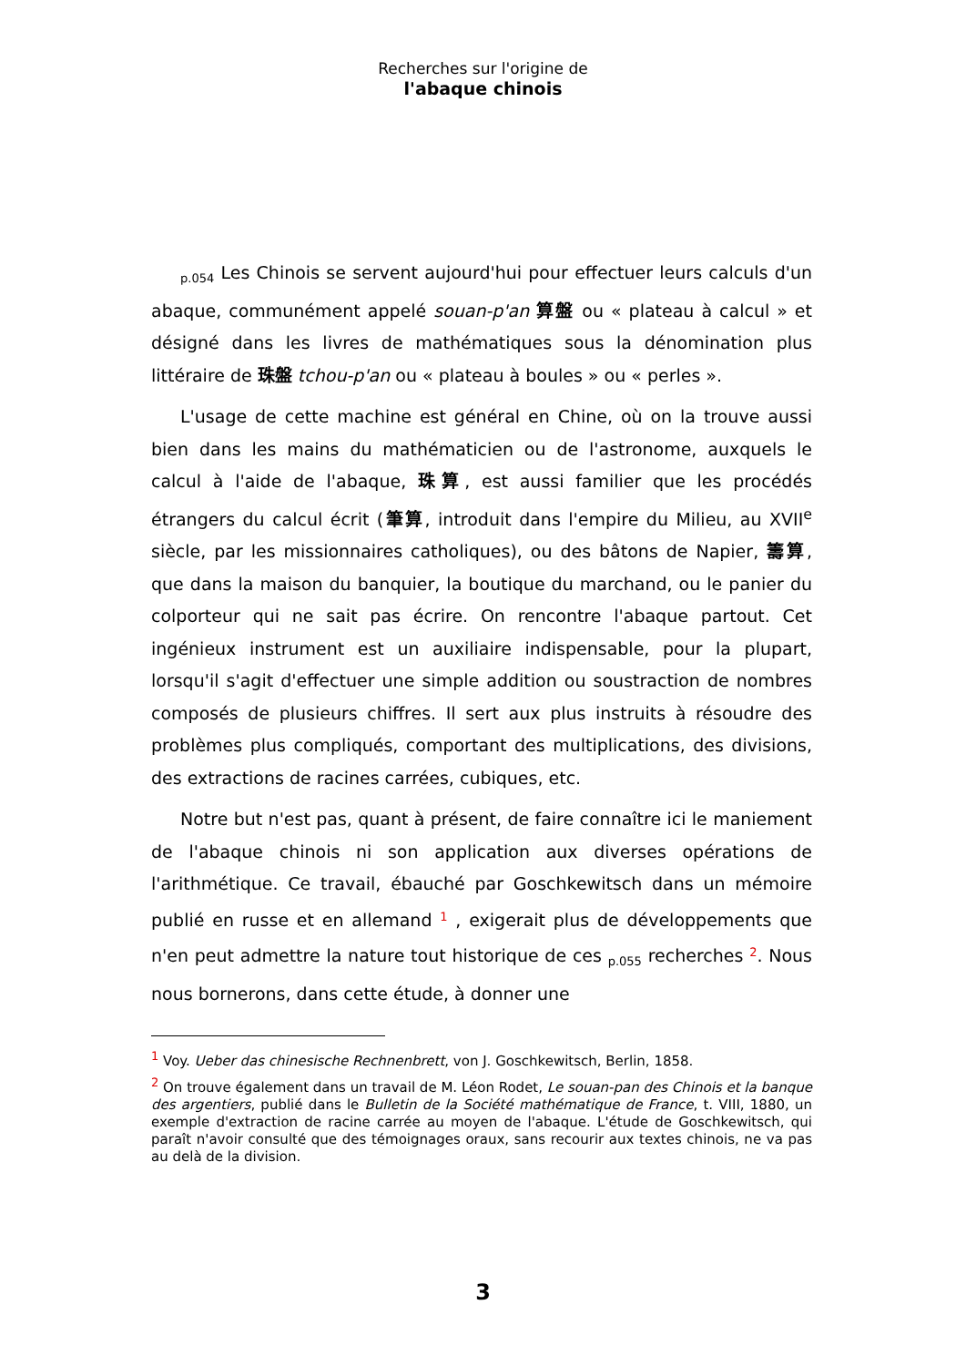Recherches sur l'origine de
l'abaque chinois
p.054 Les Chinois se servent aujourd'hui pour effectuer leurs calculs d'un abaque, communément appelé souan-p'an 算盤 ou « plateau à calcul » et désigné dans les livres de mathématiques sous la dénomination plus littéraire de 珠盤 tchou-p'an ou « plateau à boules » ou « perles ».
L'usage de cette machine est général en Chine, où on la trouve aussi bien dans les mains du mathématicien ou de l'astronome, auxquels le calcul à l'aide de l'abaque, 珠算, est aussi familier que les procédés étrangers du calcul écrit (筆算, introduit dans l'empire du Milieu, au XVII<sup>e</sup> siècle, par les missionnaires catholiques), ou des bâtons de Napier, 籌算, que dans la maison du banquier, la boutique du marchand, ou le panier du colporteur qui ne sait pas écrire. On rencontre l'abaque partout. Cet ingénieux instrument est un auxiliaire indispensable, pour la plupart, lorsqu'il s'agit d'effectuer une simple addition ou soustraction de nombres composés de plusieurs chiffres. Il sert aux plus instruits à résoudre des problèmes plus compliqués, comportant des multiplications, des divisions, des extractions de racines carrées, cubiques, etc.
Notre but n'est pas, quant à présent, de faire connaître ici le maniement de l'abaque chinois ni son application aux diverses opérations de l'arithmétique. Ce travail, ébauché par Goschkewitsch dans un mémoire publié en russe et en allemand <sup>1</sup> , exigerait plus de développements que n'en peut admettre la nature tout historique de ces p.055 recherches <sup>2</sup>. Nous nous bornerons, dans cette étude, à donner une
<sup>1</sup> Voy. Ueber das chinesische Rechnenbrett, von J. Goschkewitsch, Berlin, 1858.
<sup>2</sup> On trouve également dans un travail de M. Léon Rodet, Le souan-pan des Chinois et la banque des argentiers, publié dans le Bulletin de la Société mathématique de France, t. VIII, 1880, un exemple d'extraction de racine carrée au moyen de l'abaque. L'étude de Goschkewitsch, qui paraît n'avoir consulté que des témoignages oraux, sans recourir aux textes chinois, ne va pas au delà de la division.
3